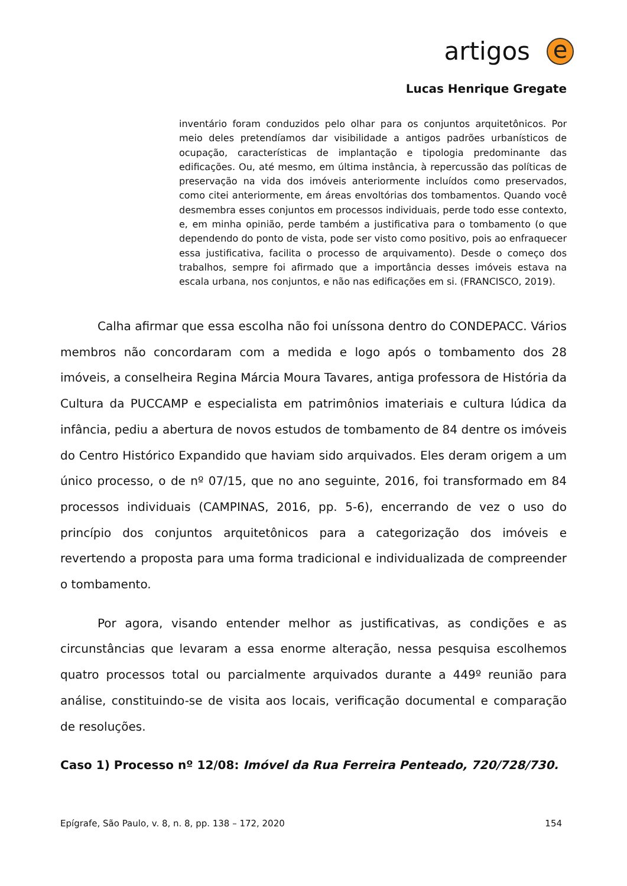artigos
e
Lucas Henrique Gregate
inventário foram conduzidos pelo olhar para os conjuntos arquitetônicos. Por meio deles pretendíamos dar visibilidade a antigos padrões urbanísticos de ocupação, características de implantação e tipologia predominante das edificações. Ou, até mesmo, em última instância, à repercussão das políticas de preservação na vida dos imóveis anteriormente incluídos como preservados, como citei anteriormente, em áreas envoltórias dos tombamentos. Quando você desmembra esses conjuntos em processos individuais, perde todo esse contexto, e, em minha opinião, perde também a justificativa para o tombamento (o que dependendo do ponto de vista, pode ser visto como positivo, pois ao enfraquecer essa justificativa, facilita o processo de arquivamento). Desde o começo dos trabalhos, sempre foi afirmado que a importância desses imóveis estava na escala urbana, nos conjuntos, e não nas edificações em si. (FRANCISCO, 2019).
Calha afirmar que essa escolha não foi uníssona dentro do CONDEPACC. Vários membros não concordaram com a medida e logo após o tombamento dos 28 imóveis, a conselheira Regina Márcia Moura Tavares, antiga professora de História da Cultura da PUCCAMP e especialista em patrimônios imateriais e cultura lúdica da infância, pediu a abertura de novos estudos de tombamento de 84 dentre os imóveis do Centro Histórico Expandido que haviam sido arquivados. Eles deram origem a um único processo, o de nº 07/15, que no ano seguinte, 2016, foi transformado em 84 processos individuais (CAMPINAS, 2016, pp. 5-6), encerrando de vez o uso do princípio dos conjuntos arquitetônicos para a categorização dos imóveis e revertendo a proposta para uma forma tradicional e individualizada de compreender o tombamento.
Por agora, visando entender melhor as justificativas, as condições e as circunstâncias que levaram a essa enorme alteração, nessa pesquisa escolhemos quatro processos total ou parcialmente arquivados durante a 449º reunião para análise, constituindo-se de visita aos locais, verificação documental e comparação de resoluções.
Caso 1) Processo nº 12/08: Imóvel da Rua Ferreira Penteado, 720/728/730.
Epígrafe, São Paulo, v. 8, n. 8, pp. 138 – 172, 2020 154